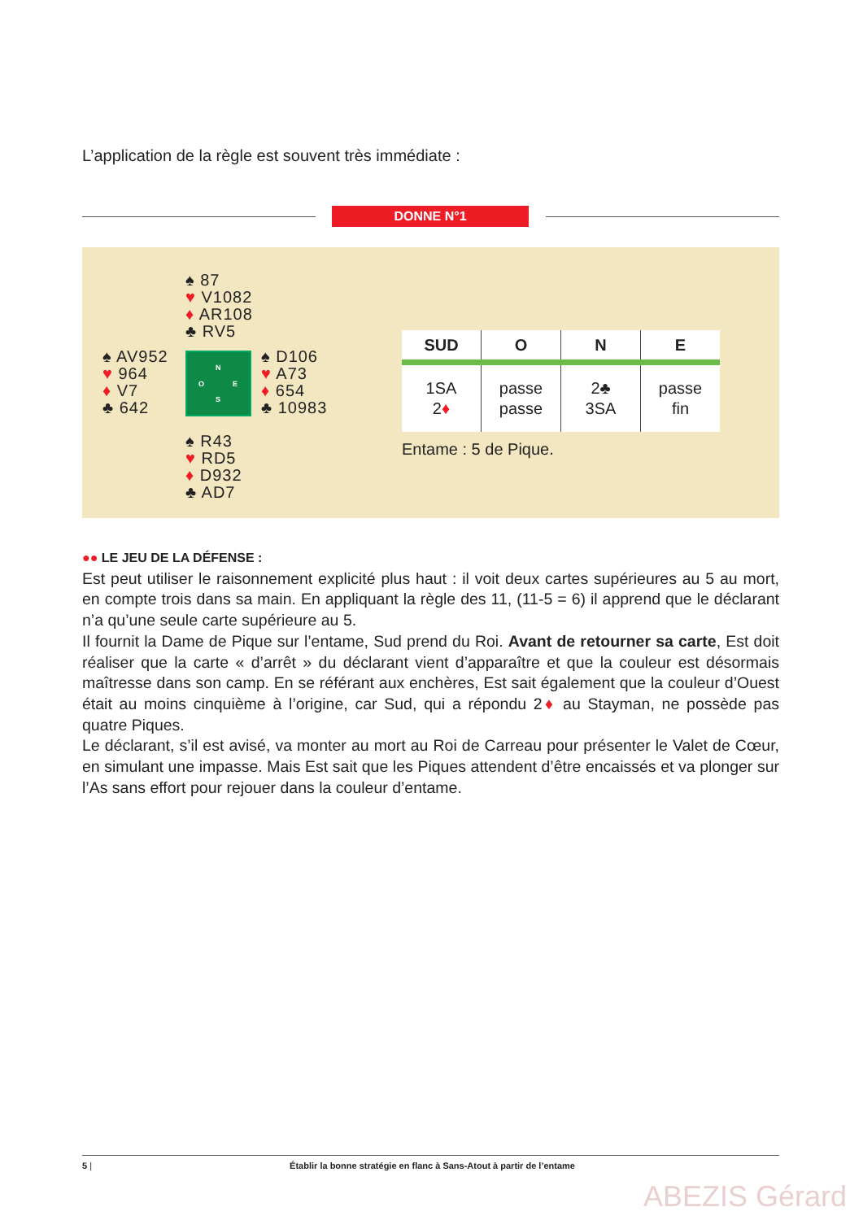L’application de la règle est souvent très immédiate :
DONNE N°1
♠ 87
♥ V1082
♦ AR108
♣ RV5
♠ AV952
♥ 964
♦ V7
♣ 642
N
O E
S
♠ D106
♥ A73
♦ 654
♣ 10983
♠ R43
♥ RD5
♦ D932
♣ AD7
| SUD | O | N | E |
| --- | --- | --- | --- |
| 1SA 2 ♦ | passe passe | 2♣ 3SA | passe fin |
Entame : 5 de Pique.
●● LE JEU DE LA DÉFENSE :
Est peut utiliser le raisonnement explicité plus haut : il voit deux cartes supérieures au 5 au mort, en compte trois dans sa main. En appliquant la règle des 11, (11-5 = 6) il apprend que le déclarant n’a qu’une seule carte supérieure au 5.
Il fournit la Dame de Pique sur l’entame, Sud prend du Roi. Avant de retourner sa carte, Est doit réaliser que la carte « d’arrêt » du déclarant vient d’apparaître et que la couleur est désormais maîtresse dans son camp. En se référant aux enchères, Est sait également que la couleur d’Ouest était au moins cinquième à l’origine, car Sud, qui a répondu 2♦ au Stayman, ne possède pas quatre Piques.
Le déclarant, s’il est avisé, va monter au mort au Roi de Carreau pour présenter le Valet de Cœur, en simulant une impasse. Mais Est sait que les Piques attendent d’être encaissés et va plonger sur l’As sans effort pour rejouer dans la couleur d’entame.
5 | Établir la bonne stratégie en flanc à Sans-Atout à partir de l’entame
ABEZIS Gérard